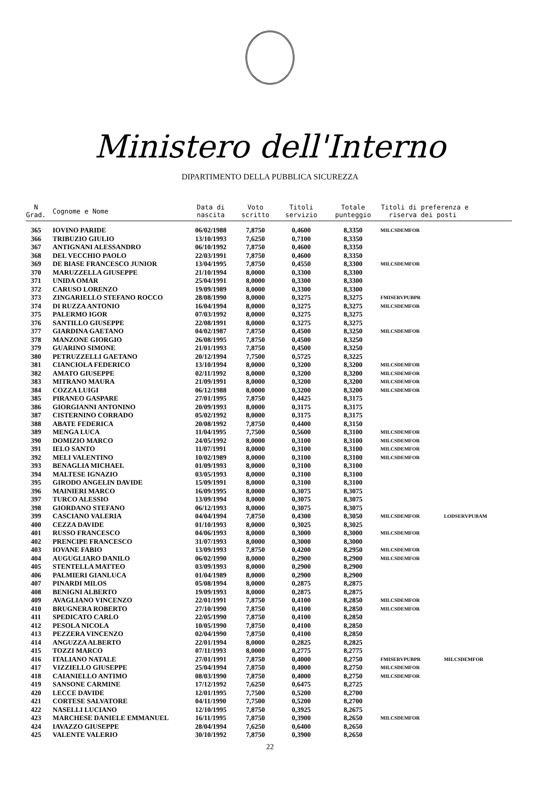Ministero dell'Interno
DIPARTIMENTO DELLA PUBBLICA SICUREZZA
| N Grad. | Cognome e Nome | Data di nascita | Voto scritto | Titoli servizio | Totale punteggio | Titoli di preferenza e riserva dei posti | |
| --- | --- | --- | --- | --- | --- | --- | --- |
| 365 | IOVINO PARIDE | 06/02/1988 | 7,8750 | 0,4600 | 8,3350 | MILCSDEMFOR | |
| 366 | TRIBUZIO GIULIO | 13/10/1993 | 7,6250 | 0,7100 | 8,3350 | | |
| 367 | ANTIGNANI ALESSANDRO | 06/10/1992 | 7,8750 | 0,4600 | 8,3350 | | |
| 368 | DEL VECCHIO PAOLO | 22/03/1991 | 7,8750 | 0,4600 | 8,3350 | | |
| 369 | DE BIASE FRANCESCO JUNIOR | 13/04/1995 | 7,8750 | 0,4550 | 8,3300 | MILCSDEMFOR | |
| 370 | MARUZZELLA GIUSEPPE | 21/10/1994 | 8,0000 | 0,3300 | 8,3300 | | |
| 371 | UNIDA OMAR | 25/04/1991 | 8,0000 | 0,3300 | 8,3300 | | |
| 372 | CARUSO LORENZO | 19/09/1989 | 8,0000 | 0,3300 | 8,3300 | | |
| 373 | ZINGARIELLO STEFANO ROCCO | 28/08/1990 | 8,0000 | 0,3275 | 8,3275 | FMISERVPUBPR | |
| 374 | DI RUZZA ANTONIO | 16/04/1994 | 8,0000 | 0,3275 | 8,3275 | MILCSDEMFOR | |
| 375 | PALERMO IGOR | 07/03/1992 | 8,0000 | 0,3275 | 8,3275 | | |
| 376 | SANTILLO GIUSEPPE | 22/08/1991 | 8,0000 | 0,3275 | 8,3275 | | |
| 377 | GIARDINA GAETANO | 04/02/1987 | 7,8750 | 0,4500 | 8,3250 | MILCSDEMFOR | |
| 378 | MANZONE GIORGIO | 26/08/1995 | 7,8750 | 0,4500 | 8,3250 | | |
| 379 | GUARINO SIMONE | 21/01/1993 | 7,8750 | 0,4500 | 8,3250 | | |
| 380 | PETRUZZELLI GAETANO | 20/12/1994 | 7,7500 | 0,5725 | 8,3225 | | |
| 381 | CIANCIOLA FEDERICO | 13/10/1994 | 8,0000 | 0,3200 | 8,3200 | MILCSDEMFOR | |
| 382 | AMATO GIUSEPPE | 02/11/1992 | 8,0000 | 0,3200 | 8,3200 | MILCSDEMFOR | |
| 383 | MITRANO MAURA | 21/09/1991 | 8,0000 | 0,3200 | 8,3200 | MILCSDEMFOR | |
| 384 | COZZA LUIGI | 06/12/1988 | 8,0000 | 0,3200 | 8,3200 | MILCSDEMFOR | |
| 385 | PIRANEO GASPARE | 27/01/1995 | 7,8750 | 0,4425 | 8,3175 | | |
| 386 | GIORGIANNI ANTONINO | 20/09/1993 | 8,0000 | 0,3175 | 8,3175 | | |
| 387 | CISTERNINO CORRADO | 05/02/1992 | 8,0000 | 0,3175 | 8,3175 | | |
| 388 | ABATE FEDERICA | 20/08/1992 | 7,8750 | 0,4400 | 8,3150 | | |
| 389 | MENGA LUCA | 11/04/1995 | 7,7500 | 0,5600 | 8,3100 | MILCSDEMFOR | |
| 390 | DOMIZIO MARCO | 24/05/1992 | 8,0000 | 0,3100 | 8,3100 | MILCSDEMFOR | |
| 391 | IELO SANTO | 11/07/1991 | 8,0000 | 0,3100 | 8,3100 | MILCSDEMFOR | |
| 392 | MELI VALENTINO | 10/02/1989 | 8,0000 | 0,3100 | 8,3100 | MILCSDEMFOR | |
| 393 | BENAGLIA MICHAEL | 01/09/1993 | 8,0000 | 0,3100 | 8,3100 | | |
| 394 | MALTESE IGNAZIO | 03/05/1993 | 8,0000 | 0,3100 | 8,3100 | | |
| 395 | GIRODO ANGELIN DAVIDE | 15/09/1991 | 8,0000 | 0,3100 | 8,3100 | | |
| 396 | MAINIERI MARCO | 16/09/1995 | 8,0000 | 0,3075 | 8,3075 | | |
| 397 | TURCO ALESSIO | 13/09/1994 | 8,0000 | 0,3075 | 8,3075 | | |
| 398 | GIORDANO STEFANO | 06/12/1993 | 8,0000 | 0,3075 | 8,3075 | | |
| 399 | CASCIANO VALERIA | 04/04/1994 | 7,8750 | 0,4300 | 8,3050 | MILCSDEMFOR | LODSERVPUBAM |
| 400 | CEZZA DAVIDE | 01/10/1993 | 8,0000 | 0,3025 | 8,3025 | | |
| 401 | RUSSO FRANCESCO | 04/06/1993 | 8,0000 | 0,3000 | 8,3000 | MILCSDEMFOR | |
| 402 | PRENCIPE FRANCESCO | 31/07/1993 | 8,0000 | 0,3000 | 8,3000 | | |
| 403 | IOVANE FABIO | 13/09/1993 | 7,8750 | 0,4200 | 8,2950 | MILCSDEMFOR | |
| 404 | AUGUGLIARO DANILO | 06/02/1990 | 8,0000 | 0,2900 | 8,2900 | MILCSDEMFOR | |
| 405 | STENTELLA MATTEO | 03/09/1993 | 8,0000 | 0,2900 | 8,2900 | | |
| 406 | PALMIERI GIANLUCA | 01/04/1989 | 8,0000 | 0,2900 | 8,2900 | | |
| 407 | PINARDI MILOS | 05/08/1994 | 8,0000 | 0,2875 | 8,2875 | | |
| 408 | BENIGNI ALBERTO | 19/09/1993 | 8,0000 | 0,2875 | 8,2875 | | |
| 409 | AVAGLIANO VINCENZO | 22/01/1991 | 7,8750 | 0,4100 | 8,2850 | MILCSDEMFOR | |
| 410 | BRUGNERA ROBERTO | 27/10/1990 | 7,8750 | 0,4100 | 8,2850 | MILCSDEMFOR | |
| 411 | SPEDICATO CARLO | 22/05/1990 | 7,8750 | 0,4100 | 8,2850 | | |
| 412 | PESOLA NICOLA | 10/05/1990 | 7,8750 | 0,4100 | 8,2850 | | |
| 413 | PEZZERA VINCENZO | 02/04/1990 | 7,8750 | 0,4100 | 8,2850 | | |
| 414 | ANGUZZA ALBERTO | 22/01/1994 | 8,0000 | 0,2825 | 8,2825 | | |
| 415 | TOZZI MARCO | 07/11/1993 | 8,0000 | 0,2775 | 8,2775 | | |
| 416 | ITALIANO NATALE | 27/01/1991 | 7,8750 | 0,4000 | 8,2750 | FMISERVPUBPR | MILCSDEMFOR |
| 417 | VIZZIELLO GIUSEPPE | 25/04/1994 | 7,8750 | 0,4000 | 8,2750 | MILCSDEMFOR | |
| 418 | CAIANIELLO ANTIMO | 08/03/1990 | 7,8750 | 0,4000 | 8,2750 | MILCSDEMFOR | |
| 419 | SANSONE CARMINE | 17/12/1992 | 7,6250 | 0,6475 | 8,2725 | | |
| 420 | LECCE DAVIDE | 12/01/1995 | 7,7500 | 0,5200 | 8,2700 | | |
| 421 | CORTESE SALVATORE | 04/11/1990 | 7,7500 | 0,5200 | 8,2700 | | |
| 422 | NASELLI LUCIANO | 12/10/1995 | 7,8750 | 0,3925 | 8,2675 | | |
| 423 | MARCHESE DANIELE EMMANUEL | 16/11/1995 | 7,8750 | 0,3900 | 8,2650 | MILCSDEMFOR | |
| 424 | IAVAZZO GIUSEPPE | 28/04/1994 | 7,6250 | 0,6400 | 8,2650 | | |
| 425 | VALENTE VALERIO | 30/10/1992 | 7,8750 | 0,3900 | 8,2650 | | |
22